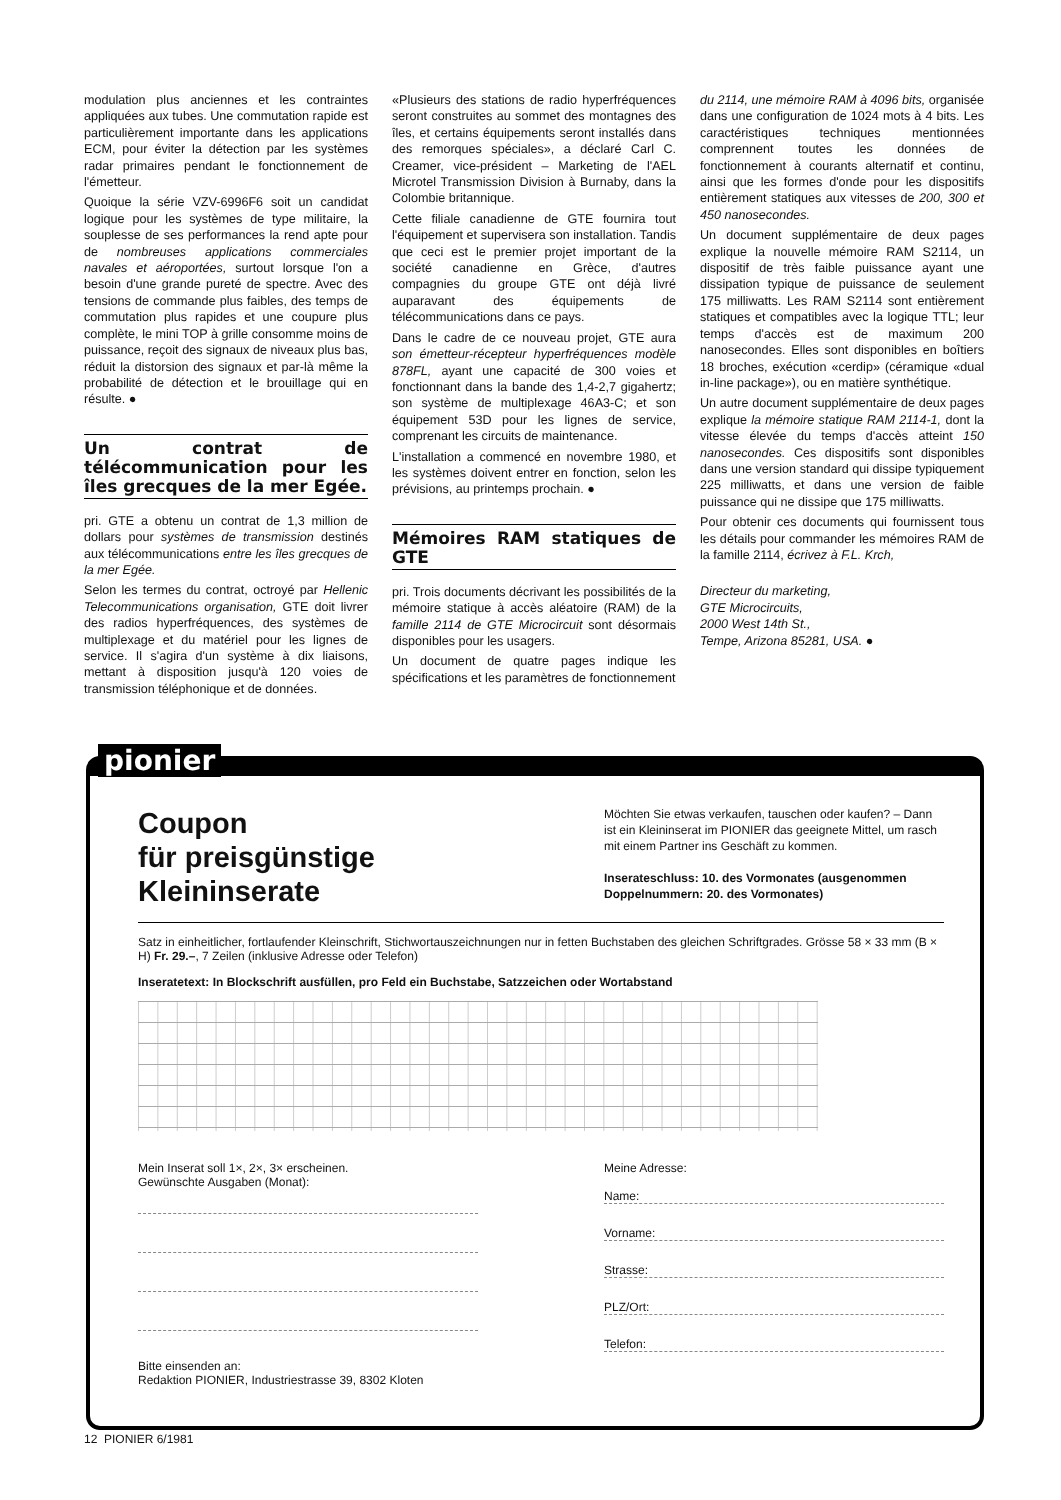modulation plus anciennes et les contraintes appliquées aux tubes. Une commutation rapide est particulièrement importante dans les applications ECM, pour éviter la détection par les systèmes radar primaires pendant le fonctionnement de l'émetteur.
Quoique la série VZV-6996F6 soit un candidat logique pour les systèmes de type militaire, la souplesse de ses performances la rend apte pour de nombreuses applications commerciales navales et aéroportées, surtout lorsque l'on a besoin d'une grande pureté de spectre. Avec des tensions de commande plus faibles, des temps de commutation plus rapides et une coupure plus complète, le mini TOP à grille consomme moins de puissance, reçoit des signaux de niveaux plus bas, réduit la distorsion des signaux et par-là même la probabilité de détection et le brouillage qui en résulte. ●
Un contrat de télécommunication pour les îles grecques de la mer Egée.
pri. GTE a obtenu un contrat de 1,3 million de dollars pour systèmes de transmission destinés aux télécommunications entre les îles grecques de la mer Egée.
Selon les termes du contrat, octroyé par Hellenic Telecommunications organisation, GTE doit livrer des radios hyperfréquences, des systèmes de multiplexage et du matériel pour les lignes de service. Il s'agira d'un système à dix liaisons, mettant à disposition jusqu'à 120 voies de transmission téléphonique et de données.
«Plusieurs des stations de radio hyperfréquences seront construites au sommet des montagnes des îles, et certains équipements seront installés dans des remorques spéciales», a déclaré Carl C. Creamer, vice-président – Marketing de l'AEL Microtel Transmission Division à Burnaby, dans la Colombie britannique.
Cette filiale canadienne de GTE fournira tout l'équipement et supervisera son installation. Tandis que ceci est le premier projet important de la société canadienne en Grèce, d'autres compagnies du groupe GTE ont déjà livré auparavant des équipements de télécommunications dans ce pays.
Dans le cadre de ce nouveau projet, GTE aura son émetteur-récepteur hyperfréquences modèle 878FL, ayant une capacité de 300 voies et fonctionnant dans la bande des 1,4-2,7 gigahertz; son système de multiplexage 46A3-C; et son équipement 53D pour les lignes de service, comprenant les circuits de maintenance.
L'installation a commencé en novembre 1980, et les systèmes doivent entrer en fonction, selon les prévisions, au printemps prochain. ●
Mémoires RAM statiques de GTE
pri. Trois documents décrivant les possibilités de la mémoire statique à accès aléatoire (RAM) de la famille 2114 de GTE Microcircuit sont désormais disponibles pour les usagers.
Un document de quatre pages indique les spécifications et les paramètres de fonctionnement
du 2114, une mémoire RAM à 4096 bits, organisée dans une configuration de 1024 mots à 4 bits. Les caractéristiques techniques mentionnées comprennent toutes les données de fonctionnement à courants alternatif et continu, ainsi que les formes d'onde pour les dispositifs entièrement statiques aux vitesses de 200, 300 et 450 nanosecondes.
Un document supplémentaire de deux pages explique la nouvelle mémoire RAM S2114, un dispositif de très faible puissance ayant une dissipation typique de puissance de seulement 175 milliwatts. Les RAM S2114 sont entièrement statiques et compatibles avec la logique TTL; leur temps d'accès est de maximum 200 nanosecondes. Elles sont disponibles en boîtiers 18 broches, exécution «cerdip» (céramique «dual in-line package»), ou en matière synthétique.
Un autre document supplémentaire de deux pages explique la mémoire statique RAM 2114-1, dont la vitesse élevée du temps d'accès atteint 150 nanosecondes. Ces dispositifs sont disponibles dans une version standard qui dissipe typiquement 225 milliwatts, et dans une version de faible puissance qui ne dissipe que 175 milliwatts.
Pour obtenir ces documents qui fournissent tous les détails pour commander les mémoires RAM de la famille 2114, écrivez à F.L. Krch,
Directeur du marketing,
GTE Microcircuits,
2000 West 14th St.,
Tempe, Arizona 85281, USA. ●
pionier
Coupon
für preisgünstige
Kleininserate
Möchten Sie etwas verkaufen, tauschen oder kaufen? – Dann ist ein Kleininserat im PIONIER das geeignete Mittel, um rasch mit einem Partner ins Geschäft zu kommen.
Inserateschluss: 10. des Vormonates (ausgenommen Doppelnummern: 20. des Vormonates)
Satz in einheitlicher, fortlaufender Kleinschrift, Stichwortauszeichnungen nur in fetten Buchstaben des gleichen Schriftgrades. Grösse 58 × 33 mm (B × H) Fr. 29.–, 7 Zeilen (inklusive Adresse oder Telefon)
Inseratetext: In Blockschrift ausfüllen, pro Feld ein Buchstabe, Satzzeichen oder Wortabstand
Mein Inserat soll 1×, 2×, 3× erscheinen.
Gewünschte Ausgaben (Monat):
Bitte einsenden an:
Redaktion PIONIER, Industriestrasse 39, 8302 Kloten
Meine Adresse:
Name:
Vorname:
Strasse:
PLZ/Ort:
Telefon:
12 PIONIER 6/1981